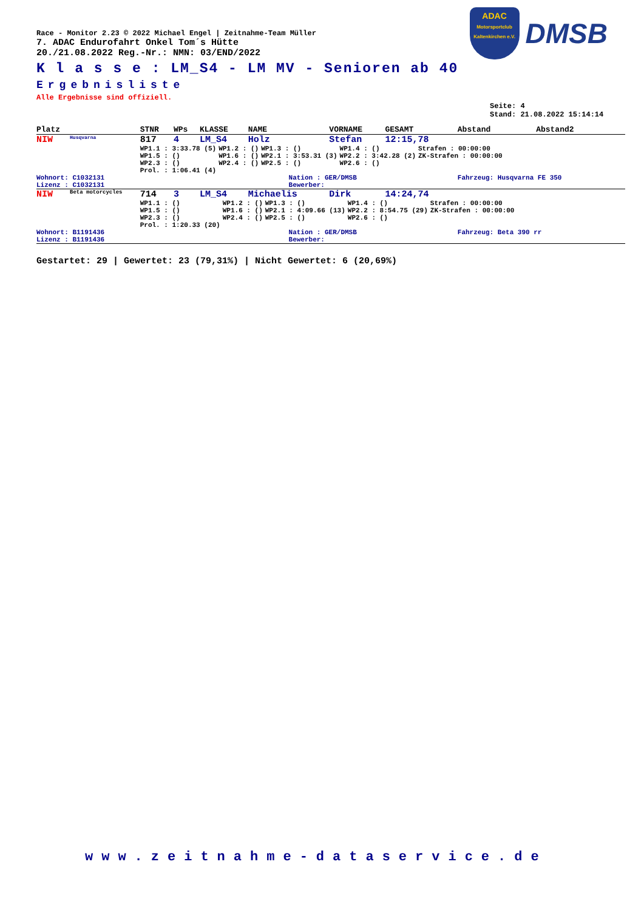ADAC
Motorsportclub Kaltenkirchen e.V.
DMSB
Race - Monitor 2.23 © 2022 Michael Engel | Zeitnahme-Team Müller
7. ADAC Endurofahrt Onkel Tom´s Hütte
20./21.08.2022 Reg.-Nr.: NMN: 03/END/2022
K l a s s e : LM_S4 - LM MV - Senioren ab 40
Ergebnisliste
Alle Ergebnisse sind offiziell.
Seite: 4
Stand: 21.08.2022 15:14:14
| Platz | | STNR | WPs | KLASSE | NAME | | VORNAME | GESAMT | Abstand | Abstand2 |
| NIW | Husqvarna | 817 | 4 | LM_S4 | Holz | | Stefan | 12:15,78 | | |
| | | / WP1.1 : 3:33.78 (5) / WP1.2 : () / WP1.3 : () / WP1.4 : () / Strafen : 00:00:00 / / WP1.5 : () / WP1.6 : () / WP2.1 : 3:53.31 (3) / WP2.2 : 3:42.28 (2) / ZK-Strafen : 00:00:00 / / WP2.3 : () / WP2.4 : () / WP2.5 : () / WP2.6 : () / / / Prol. : 1:06.41 (4) / / / / / | | | | | | | | |
| Wohnort: C1032131 Lizenz : C1032131 | | | | | | Nation : GER/DMSB Bewerber: | | | Fahrzeug: Husqvarna FE 350 | |
| NIW | Beta motorcycles | 714 | 3 | LM_S4 | Michaelis | | Dirk | 14:24,74 | | |
| | | / WP1.1 : () / WP1.2 : () / WP1.3 : () / WP1.4 : () / Strafen : 00:00:00 / / WP1.5 : () / WP1.6 : () / WP2.1 : 4:09.66 (13) / WP2.2 : 8:54.75 (29) / ZK-Strafen : 00:00:00 / / WP2.3 : () / WP2.4 : () / WP2.5 : () / WP2.6 : () / / / Prol. : 1:20.33 (20) / / / / / | | | | | | | | |
| Wohnort: B1191436 Lizenz : B1191436 | | | | | | Nation : GER/DMSB Bewerber: | | | Fahrzeug: Beta 390 rr | |
Gestartet: 29 | Gewertet: 23 (79,31%) | Nicht Gewertet: 6 (20,69%)
www.zeitnahme-dataservice.de